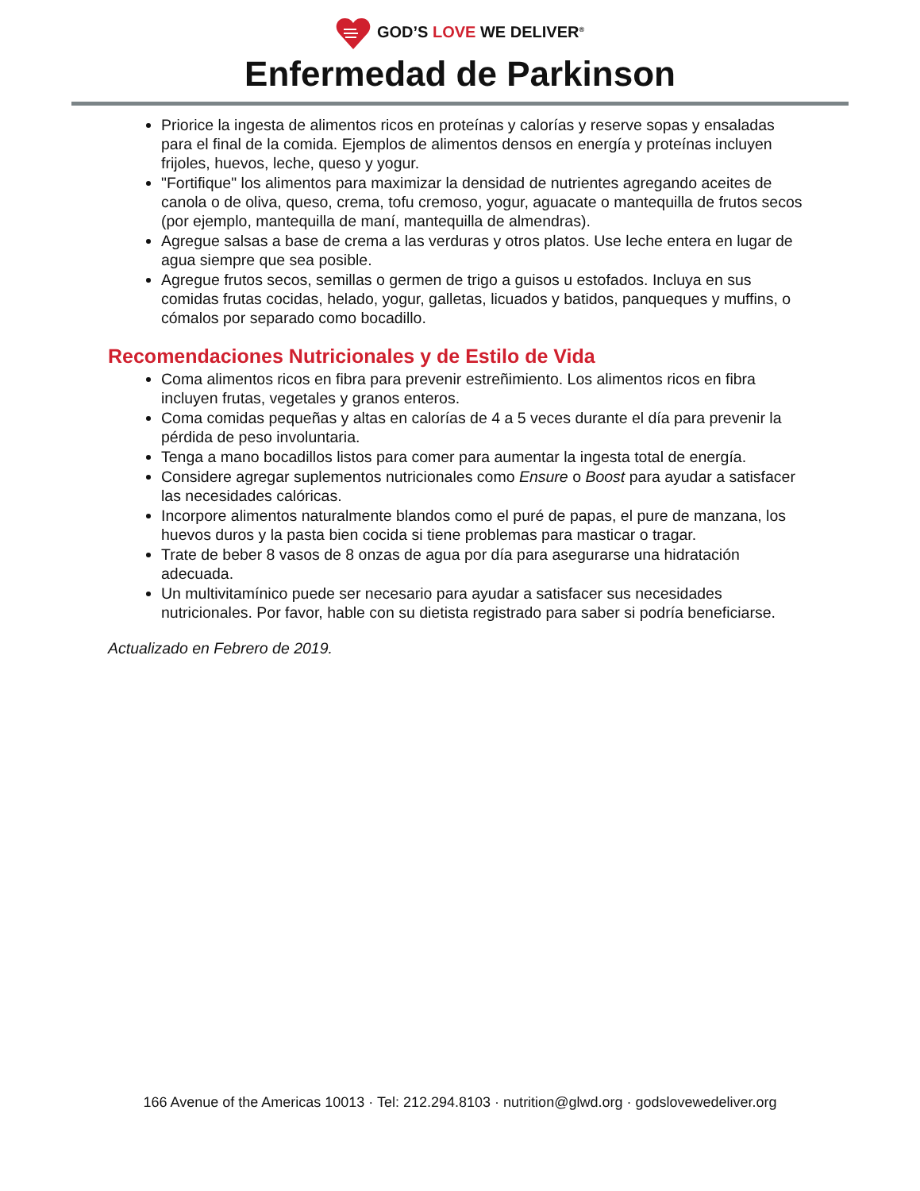GOD’S LOVE WE DELIVER<sup>®</sup>
Enfermedad de Parkinson
Priorice la ingesta de alimentos ricos en proteínas y calorías y reserve sopas y ensaladas para el final de la comida. Ejemplos de alimentos densos en energía y proteínas incluyen frijoles, huevos, leche, queso y yogur.
"Fortifique" los alimentos para maximizar la densidad de nutrientes agregando aceites de canola o de oliva, queso, crema, tofu cremoso, yogur, aguacate o mantequilla de frutos secos (por ejemplo, mantequilla de maní, mantequilla de almendras).
Agregue salsas a base de crema a las verduras y otros platos. Use leche entera en lugar de agua siempre que sea posible.
Agregue frutos secos, semillas o germen de trigo a guisos u estofados. Incluya en sus comidas frutas cocidas, helado, yogur, galletas, licuados y batidos, panqueques y muffins, o cómalos por separado como bocadillo.
Recomendaciones Nutricionales y de Estilo de Vida
Coma alimentos ricos en fibra para prevenir estreñimiento. Los alimentos ricos en fibra incluyen frutas, vegetales y granos enteros.
Coma comidas pequeñas y altas en calorías de 4 a 5 veces durante el día para prevenir la pérdida de peso involuntaria.
Tenga a mano bocadillos listos para comer para aumentar la ingesta total de energía.
Considere agregar suplementos nutricionales como Ensure o Boost para ayudar a satisfacer las necesidades calóricas.
Incorpore alimentos naturalmente blandos como el puré de papas, el pure de manzana, los huevos duros y la pasta bien cocida si tiene problemas para masticar o tragar.
Trate de beber 8 vasos de 8 onzas de agua por día para asegurarse una hidratación adecuada.
Un multivitamínico puede ser necesario para ayudar a satisfacer sus necesidades nutricionales. Por favor, hable con su dietista registrado para saber si podría beneficiarse.
Actualizado en Febrero de 2019.
166 Avenue of the Americas 10013 · Tel: 212.294.8103 · nutrition@glwd.org · godslovewedeliver.org